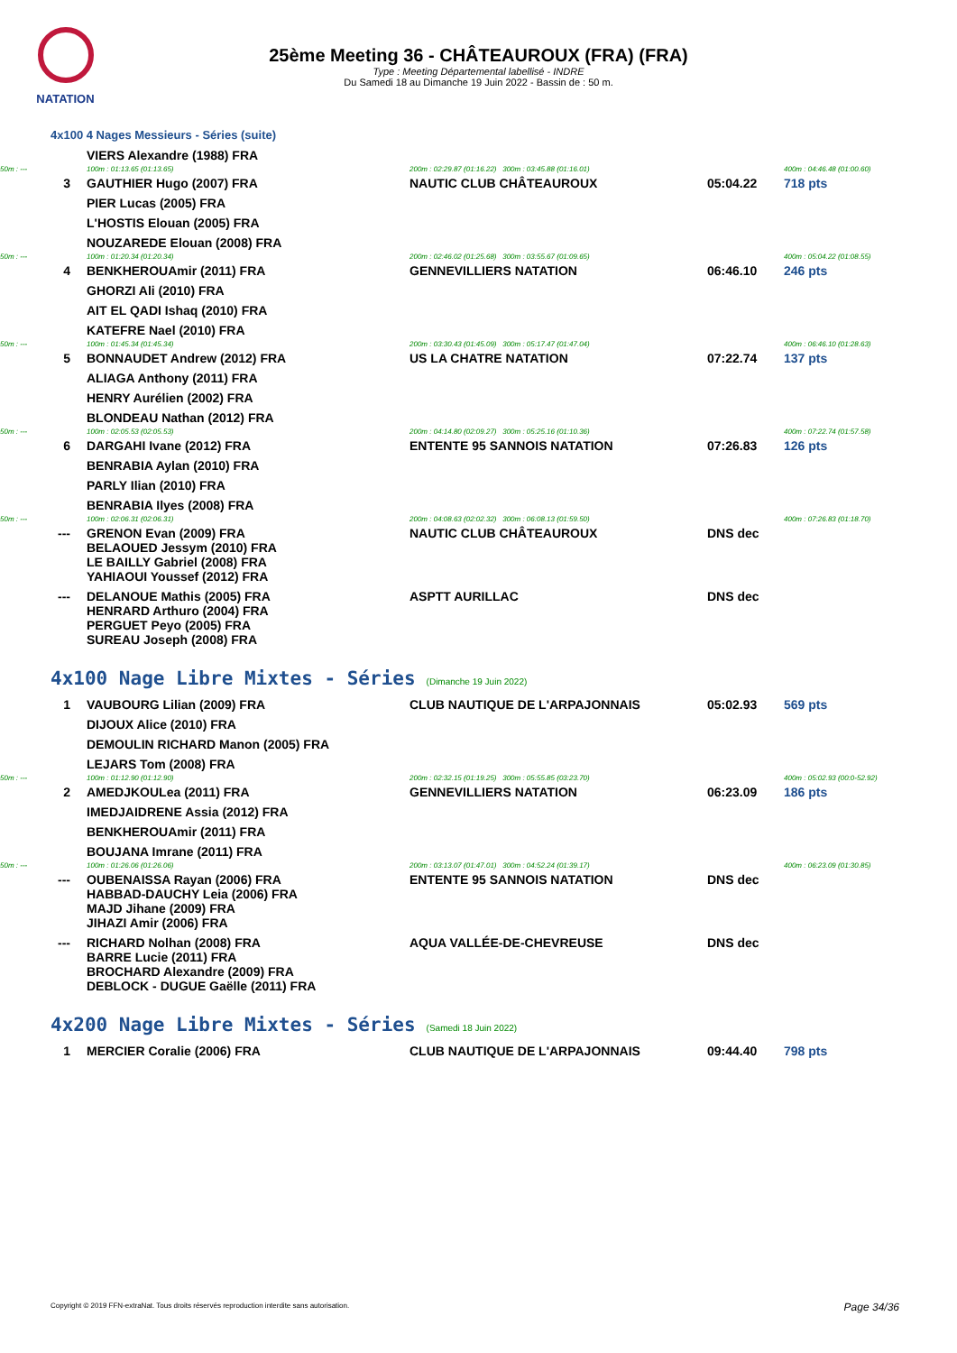NATATION
25ème Meeting 36 - CHÂTEAUROUX (FRA) (FRA)
Type : Meeting Départemental labellisé - INDRE
Du Samedi 18 au Dimanche 19 Juin 2022 - Bassin de : 50 m.
4x100 4 Nages Messieurs - Séries (suite)
| | | VIERS Alexandre (1988) FRA | | | |
| 50m : --- | | 100m : 01:13.65 (01:13.65) | 200m : 02:29.87 (01:16.22) 300m : 03:45.88 (01:16.01) | | 400m : 04:46.48 (01:00.60) |
| 3 | | GAUTHIER Hugo (2007) FRA | NAUTIC CLUB CHÂTEAUROUX | 05:04.22 | 718 pts |
| | | PIER Lucas (2005) FRA | | | |
| | | L'HOSTIS Elouan (2005) FRA | | | |
| | | NOUZAREDE Elouan (2008) FRA | | | |
| 50m : --- | | 100m : 01:20.34 (01:20.34) | 200m : 02:46.02 (01:25.68) 300m : 03:55.67 (01:09.65) | | 400m : 05:04.22 (01:08.55) |
| 4 | | BENKHEROUAmir (2011) FRA | GENNEVILLIERS NATATION | 06:46.10 | 246 pts |
| | | GHORZI Ali (2010) FRA | | | |
| | | AIT EL QADI Ishaq (2010) FRA | | | |
| | | KATEFRE Nael (2010) FRA | | | |
| 50m : --- | | 100m : 01:45.34 (01:45.34) | 200m : 03:30.43 (01:45.09) 300m : 05:17.47 (01:47.04) | | 400m : 06:46.10 (01:28.63) |
| 5 | | BONNAUDET Andrew (2012) FRA | US LA CHATRE NATATION | 07:22.74 | 137 pts |
| | | ALIAGA Anthony (2011) FRA | | | |
| | | HENRY Aurélien (2002) FRA | | | |
| | | BLONDEAU Nathan (2012) FRA | | | |
| 50m : --- | | 100m : 02:05.53 (02:05.53) | 200m : 04:14.80 (02:09.27) 300m : 05:25.16 (01:10.36) | | 400m : 07:22.74 (01:57.58) |
| 6 | | DARGAHI Ivane (2012) FRA | ENTENTE 95 SANNOIS NATATION | 07:26.83 | 126 pts |
| | | BENRABIA Aylan (2010) FRA | | | |
| | | PARLY Ilian (2010) FRA | | | |
| | | BENRABIA Ilyes (2008) FRA | | | |
| 50m : --- | | 100m : 02:06.31 (02:06.31) | 200m : 04:08.63 (02:02.32) 300m : 06:08.13 (01:59.50) | | 400m : 07:26.83 (01:18.70) |
| --- | | GRENON Evan (2009) FRA BELAOUED Jessym (2010) FRA LE BAILLY Gabriel (2008) FRA YAHIAOUI Youssef (2012) FRA | NAUTIC CLUB CHÂTEAUROUX | DNS dec | |
| --- | | DELANOUE Mathis (2005) FRA HENRARD Arthuro (2004) FRA PERGUET Peyo (2005) FRA SUREAU Joseph (2008) FRA | ASPTT AURILLAC | DNS dec | |
4x100 Nage Libre Mixtes - Séries (Dimanche 19 Juin 2022)
| 1 | | VAUBOURG Lilian (2009) FRA | CLUB NAUTIQUE DE L'ARPAJONNAIS | 05:02.93 | 569 pts |
| | | DIJOUX Alice (2010) FRA | | | |
| | | DEMOULIN RICHARD Manon (2005) FRA | | | |
| | | LEJARS Tom (2008) FRA | | | |
| 50m : --- | | 100m : 01:12.90 (01:12.90) | 200m : 02:32.15 (01:19.25) 300m : 05:55.85 (03:23.70) | | 400m : 05:02.93 (00:0-52.92) |
| 2 | | AMEDJKOULea (2011) FRA | GENNEVILLIERS NATATION | 06:23.09 | 186 pts |
| | | IMEDJAIDRENE Assia (2012) FRA | | | |
| | | BENKHEROUAmir (2011) FRA | | | |
| | | BOUJANA Imrane (2011) FRA | | | |
| 50m : --- | | 100m : 01:26.06 (01:26.06) | 200m : 03:13.07 (01:47.01) 300m : 04:52.24 (01:39.17) | | 400m : 06:23.09 (01:30.85) |
| --- | | OUBENAISSA Rayan (2006) FRA HABBAD-DAUCHY Leia (2006) FRA MAJD Jihane (2009) FRA JIHAZI Amir (2006) FRA | ENTENTE 95 SANNOIS NATATION | DNS dec | |
| --- | | RICHARD Nolhan (2008) FRA BARRE Lucie (2011) FRA BROCHARD Alexandre (2009) FRA DEBLOCK - DUGUE Gaëlle (2011) FRA | AQUA VALLÉE-DE-CHEVREUSE | DNS dec | |
4x200 Nage Libre Mixtes - Séries (Samedi 18 Juin 2022)
| 1 | | MERCIER Coralie (2006) FRA | CLUB NAUTIQUE DE L'ARPAJONNAIS | 09:44.40 | 798 pts |
Copyright © 2019 FFN-extraNat. Tous droits réservés reproduction interdite sans autorisation.
Page 34/36